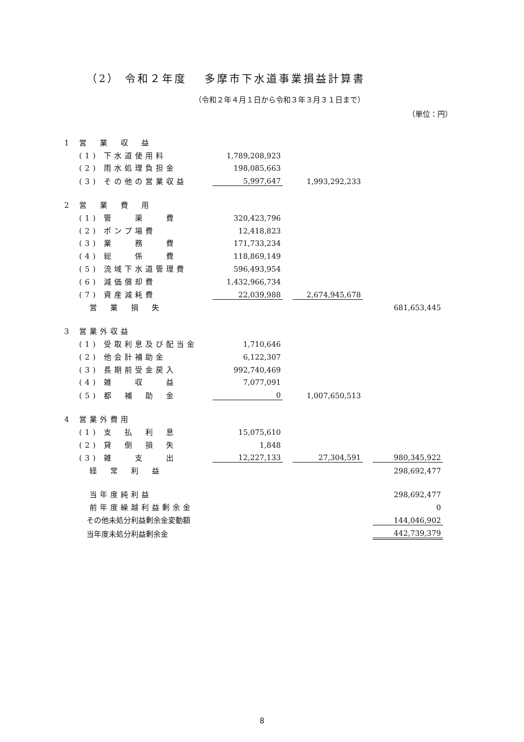（2） 令和２年度　 多摩市下水道事業損益計算書
（令和２年４月１日から令和３年３月３１日まで）
（単位：円）
| 1 | 営 業 収 益 | | | | | |
| | (1) 下水道使用料 | 1,789,208,923 | | | | |
| | (2) 雨水処理負担金 | 198,085,663 | | | | |
| | (3) その他の営業収益 | 5,997,647 | | 1,993,292,233 | | |
| 2 | 営 業 費 用 | | | | | |
| | (1) 管 渠 費 | 320,423,796 | | | | |
| | (2) ポンプ場費 | 12,418,823 | | | | |
| | (3) 業 務 費 | 171,733,234 | | | | |
| | (4) 総 係 費 | 118,869,149 | | | | |
| | (5) 流域下水道管理費 | 596,493,954 | | | | |
| | (6) 減価償却費 | 1,432,966,734 | | | | |
| | (7) 資産減耗費 | 22,039,988 | | 2,674,945,678 | | |
| | 営 業 損 失 | | | | | 681,653,445 |
| 3 | 営業外収益 | | | | | |
| | (1) 受取利息及び配当金 | 1,710,646 | | | | |
| | (2) 他会計補助金 | 6,122,307 | | | | |
| | (3) 長期前受金戻入 | 992,740,469 | | | | |
| | (4) 雑 収 益 | 7,077,091 | | | | |
| | (5) 都 補 助 金 | 0 | | 1,007,650,513 | | |
| 4 | 営業外費用 | | | | | |
| | (1) 支 払 利 息 | 15,075,610 | | | | |
| | (2) 貸 倒 損 失 | 1,848 | | | | |
| | (3) 雑 支 出 | 12,227,133 | | 27,304,591 | | 980,345,922 |
| | 経 常 利 益 | | | | | 298,692,477 |
| | 当年度純利益 | | | | | 298,692,477 |
| | 前年度繰越利益剰余金 | | | | | 0 |
| | その他未処分利益剰余金変動額 | | | | | 144,046,902 |
| | 当年度未処分利益剰余金 | | | | | 442,739,379 |
8